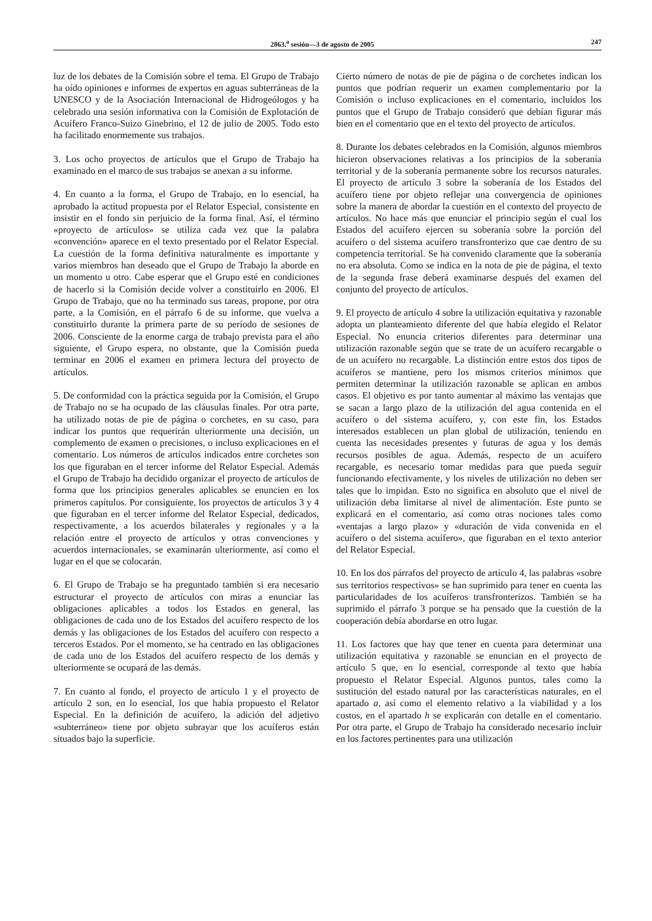2863.<sup>a</sup> sesión—3 de agosto de 2005 247
luz de los debates de la Comisión sobre el tema. El Grupo de Trabajo ha oído opiniones e informes de expertos en aguas subterráneas de la UNESCO y de la Asociación Internacional de Hidrogeólogos y ha celebrado una sesión informativa con la Comisión de Explotación de Acuífero Franco-Suizo Ginebrino, el 12 de julio de 2005. Todo esto ha facilitado enormemente sus trabajos.
3. Los ocho proyectos de artículos que el Grupo de Trabajo ha examinado en el marco de sus trabajos se anexan a su informe.
4. En cuanto a la forma, el Grupo de Trabajo, en lo esencial, ha aprobado la actitud propuesta por el Relator Especial, consistente en insistir en el fondo sin perjuicio de la forma final. Así, el término «proyecto de artículos» se utiliza cada vez que la palabra «convención» aparece en el texto presentado por el Relator Especial. La cuestión de la forma definitiva naturalmente es importante y varios miembros han deseado que el Grupo de Trabajo la aborde en un momento u otro. Cabe esperar que el Grupo esté en condiciones de hacerlo si la Comisión decide volver a constituirlo en 2006. El Grupo de Trabajo, que no ha terminado sus tareas, propone, por otra parte, a la Comisión, en el párrafo 6 de su informe, que vuelva a constituirlo durante la primera parte de su período de sesiones de 2006. Consciente de la enorme carga de trabajo prevista para el año siguiente, el Grupo espera, no obstante, que la Comisión pueda terminar en 2006 el examen en primera lectura del proyecto de artículos.
5. De conformidad con la práctica seguida por la Comisión, el Grupo de Trabajo no se ha ocupado de las cláusulas finales. Por otra parte, ha utilizado notas de pie de página o corchetes, en su caso, para indicar los puntos que requerirán ulteriormente una decisión, un complemento de examen o precisiones, o incluso explicaciones en el comentario. Los números de artículos indicados entre corchetes son los que figuraban en el tercer informe del Relator Especial. Además el Grupo de Trabajo ha decidido organizar el proyecto de artículos de forma que los principios generales aplicables se enuncien en los primeros capítulos. Por consiguiente, los proyectos de artículos 3 y 4 que figuraban en el tercer informe del Relator Especial, dedicados, respectivamente, a los acuerdos bilaterales y regionales y a la relación entre el proyecto de artículos y otras convenciones y acuerdos internacionales, se examinarán ulteriormente, así como el lugar en el que se colocarán.
6. El Grupo de Trabajo se ha preguntado también si era necesario estructurar el proyecto de artículos con miras a enunciar las obligaciones aplicables a todos los Estados en general, las obligaciones de cada uno de los Estados del acuífero respecto de los demás y las obligaciones de los Estados del acuífero con respecto a terceros Estados. Por el momento, se ha centrado en las obligaciones de cada uno de los Estados del acuífero respecto de los demás y ulteriormente se ocupará de las demás.
7. En cuanto al fondo, el proyecto de artículo 1 y el proyecto de artículo 2 son, en lo esencial, los que había propuesto el Relator Especial. En la definición de acuífero, la adición del adjetivo «subterráneo» tiene por objeto subrayar que los acuíferos están situados bajo la superficie.
Cierto número de notas de pie de página o de corchetes indican los puntos que podrían requerir un examen complementario por la Comisión o incluso explicaciones en el comentario, incluidos los puntos que el Grupo de Trabajo consideró que debían figurar más bien en el comentario que en el texto del proyecto de artículos.
8. Durante los debates celebrados en la Comisión, algunos miembros hicieron observaciones relativas a los principios de la soberanía territorial y de la soberanía permanente sobre los recursos naturales. El proyecto de artículo 3 sobre la soberanía de los Estados del acuífero tiene por objeto reflejar una convergencia de opiniones sobre la manera de abordar la cuestión en el contexto del proyecto de artículos. No hace más que enunciar el principio según el cual los Estados del acuífero ejercen su soberanía sobre la porción del acuífero o del sistema acuífero transfronterizo que cae dentro de su competencia territorial. Se ha convenido claramente que la soberanía no era absoluta. Como se indica en la nota de pie de página, el texto de la segunda frase deberá examinarse después del examen del conjunto del proyecto de artículos.
9. El proyecto de artículo 4 sobre la utilización equitativa y razonable adopta un planteamiento diferente del que había elegido el Relator Especial. No enuncia criterios diferentes para determinar una utilización razonable según que se trate de un acuífero recargable o de un acuífero no recargable. La distinción entre estos dos tipos de acuíferos se mantiene, pero los mismos criterios mínimos que permiten determinar la utilización razonable se aplican en ambos casos. El objetivo es por tanto aumentar al máximo las ventajas que se sacan a largo plazo de la utilización del agua contenida en el acuífero o del sistema acuífero, y, con este fin, los Estados interesados establecen un plan global de utilización, teniendo en cuenta las necesidades presentes y futuras de agua y los demás recursos posibles de agua. Además, respecto de un acuífero recargable, es necesario tomar medidas para que pueda seguir funcionando efectivamente, y los niveles de utilización no deben ser tales que lo impidan. Esto no significa en absoluto que el nivel de utilización deba limitarse al nivel de alimentación. Este punto se explicará en el comentario, así como otras nociones tales como «ventajas a largo plazo» y «duración de vida convenida en el acuífero o del sistema acuífero», que figuraban en el texto anterior del Relator Especial.
10. En los dos párrafos del proyecto de artículo 4, las palabras «sobre sus territorios respectivos» se han suprimido para tener en cuenta las particularidades de los acuíferos transfronterizos. También se ha suprimido el párrafo 3 porque se ha pensado que la cuestión de la cooperación debía abordarse en otro lugar.
11. Los factores que hay que tener en cuenta para determinar una utilización equitativa y razonable se enuncian en el proyecto de artículo 5 que, en lo esencial, corresponde al texto que había propuesto el Relator Especial. Algunos puntos, tales como la sustitución del estado natural por las características naturales, en el apartado a, así como el elemento relativo a la viabilidad y a los costos, en el apartado h se explicarán con detalle en el comentario. Por otra parte, el Grupo de Trabajo ha considerado necesario incluir en los factores pertinentes para una utilización